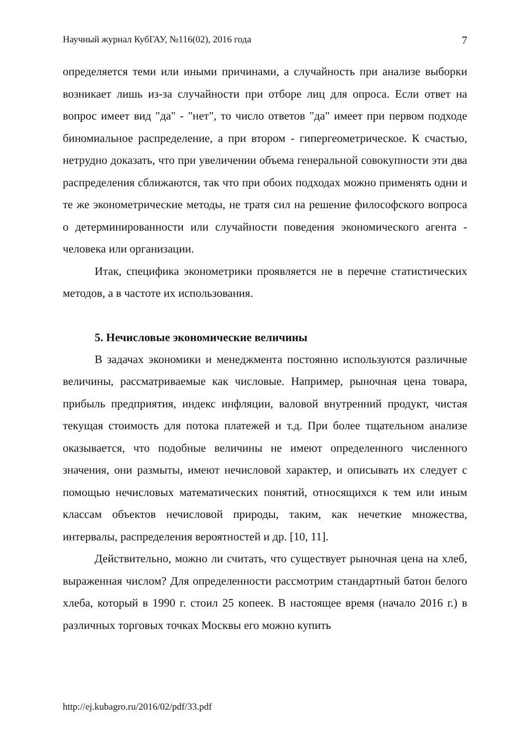Научный журнал КубГАУ, №116(02), 2016 года 7
определяется теми или иными причинами, а случайность при анализе выборки возникает лишь из-за случайности при отборе лиц для опроса. Если ответ на вопрос имеет вид "да" - "нет", то число ответов "да" имеет при первом подходе биномиальное распределение, а при втором - гипергеометрическое. К счастью, нетрудно доказать, что при увеличении объема генеральной совокупности эти два распределения сближаются, так что при обоих подходах можно применять одни и те же эконометрические методы, не тратя сил на решение философского вопроса о детерминированности или случайности поведения экономического агента - человека или организации.
Итак, специфика эконометрики проявляется не в перечне статистических методов, а в частоте их использования.
5. Нечисловые экономические величины
В задачах экономики и менеджмента постоянно используются различные величины, рассматриваемые как числовые. Например, рыночная цена товара, прибыль предприятия, индекс инфляции, валовой внутренний продукт, чистая текущая стоимость для потока платежей и т.д. При более тщательном анализе оказывается, что подобные величины не имеют определенного численного значения, они размыты, имеют нечисловой характер, и описывать их следует с помощью нечисловых математических понятий, относящихся к тем или иным классам объектов нечисловой природы, таким, как нечеткие множества, интервалы, распределения вероятностей и др. [10, 11].
Действительно, можно ли считать, что существует рыночная цена на хлеб, выраженная числом? Для определенности рассмотрим стандартный батон белого хлеба, который в 1990 г. стоил 25 копеек. В настоящее время (начало 2016 г.) в различных торговых точках Москвы его можно купить
http://ej.kubagro.ru/2016/02/pdf/33.pdf